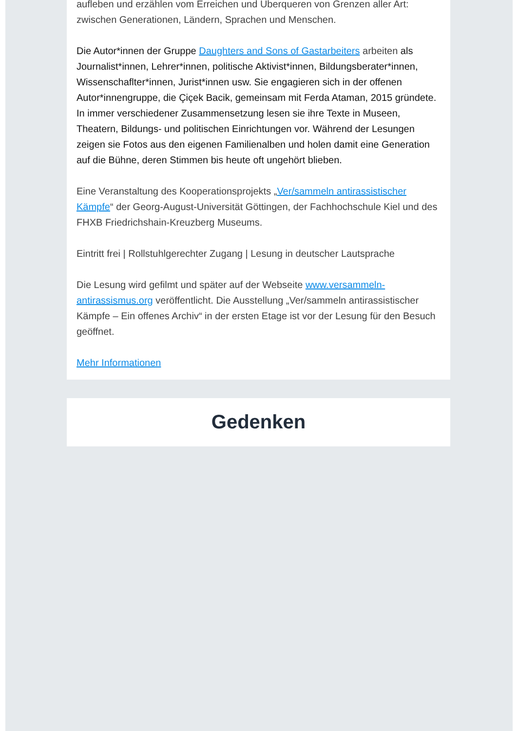aufleben und erzählen vom Erreichen und Überqueren von Grenzen aller Art: zwischen Generationen, Ländern, Sprachen und Menschen.
Die Autor*innen der Gruppe Daughters and Sons of Gastarbeiters arbeiten als Journalist*innen, Lehrer*innen, politische Aktivist*innen, Bildungsberater*innen, Wissenschaflter*innen, Jurist*innen usw. Sie engagieren sich in der offenen Autor*innengruppe, die Çiçek Bacik, gemeinsam mit Ferda Ataman, 2015 gründete. In immer verschiedener Zusammensetzung lesen sie ihre Texte in Museen, Theatern, Bildungs- und politischen Einrichtungen vor. Während der Lesungen zeigen sie Fotos aus den eigenen Familienalben und holen damit eine Generation auf die Bühne, deren Stimmen bis heute oft ungehört blieben.
Eine Veranstaltung des Kooperationsprojekts „Ver/sammeln antirassistischer Kämpfe“ der Georg-August-Universität Göttingen, der Fachhochschule Kiel und des FHXB Friedrichshain-Kreuzberg Museums.
Eintritt frei | Rollstuhlgerechter Zugang | Lesung in deutscher Lautsprache
Die Lesung wird gefilmt und später auf der Webseite www.versammeln-antirassismus.org veröffentlicht. Die Ausstellung „Ver/sammeln antirassistischer Kämpfe – Ein offenes Archiv“ in der ersten Etage ist vor der Lesung für den Besuch geöffnet.
Mehr Informationen
Gedenken